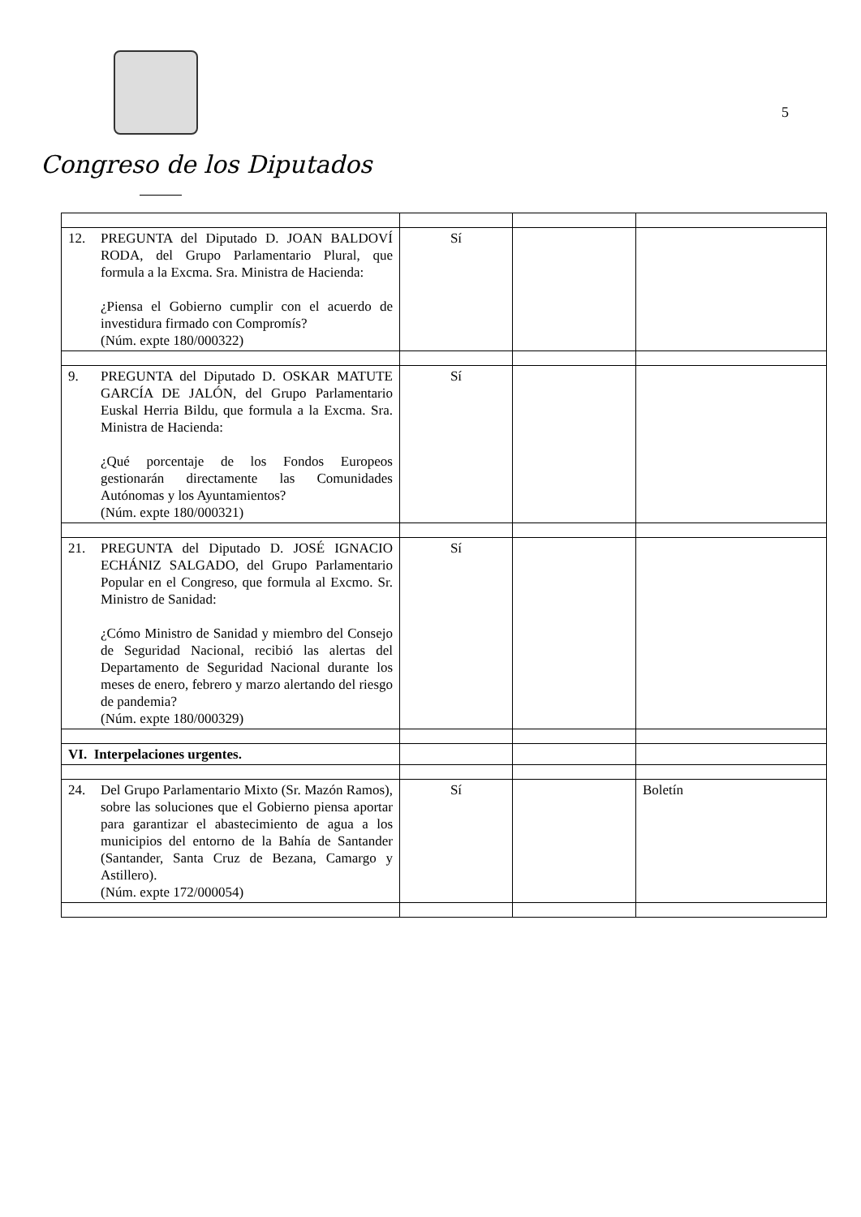Congreso de los Diputados
5
| 12. PREGUNTA del Diputado D. JOAN BALDOVÍ RODA, del Grupo Parlamentario Plural, que formula a la Excma. Sra. Ministra de Hacienda: ¿Piensa el Gobierno cumplir con el acuerdo de investidura firmado con Compromís? (Núm. expte 180/000322) | Sí | | |
| 9. PREGUNTA del Diputado D. OSKAR MATUTE GARCÍA DE JALÓN, del Grupo Parlamentario Euskal Herria Bildu, que formula a la Excma. Sra. Ministra de Hacienda: ¿Qué porcentaje de los Fondos Europeos gestionarán directamente las Comunidades Autónomas y los Ayuntamientos? (Núm. expte 180/000321) | Sí | | |
| 21. PREGUNTA del Diputado D. JOSÉ IGNACIO ECHÁNIZ SALGADO, del Grupo Parlamentario Popular en el Congreso, que formula al Excmo. Sr. Ministro de Sanidad: ¿Cómo Ministro de Sanidad y miembro del Consejo de Seguridad Nacional, recibió las alertas del Departamento de Seguridad Nacional durante los meses de enero, febrero y marzo alertando del riesgo de pandemia? (Núm. expte 180/000329) | Sí | | |
| VI. Interpelaciones urgentes. | | | |
| 24. Del Grupo Parlamentario Mixto (Sr. Mazón Ramos), sobre las soluciones que el Gobierno piensa aportar para garantizar el abastecimiento de agua a los municipios del entorno de la Bahía de Santander (Santander, Santa Cruz de Bezana, Camargo y Astillero). (Núm. expte 172/000054) | Sí | | Boletín |